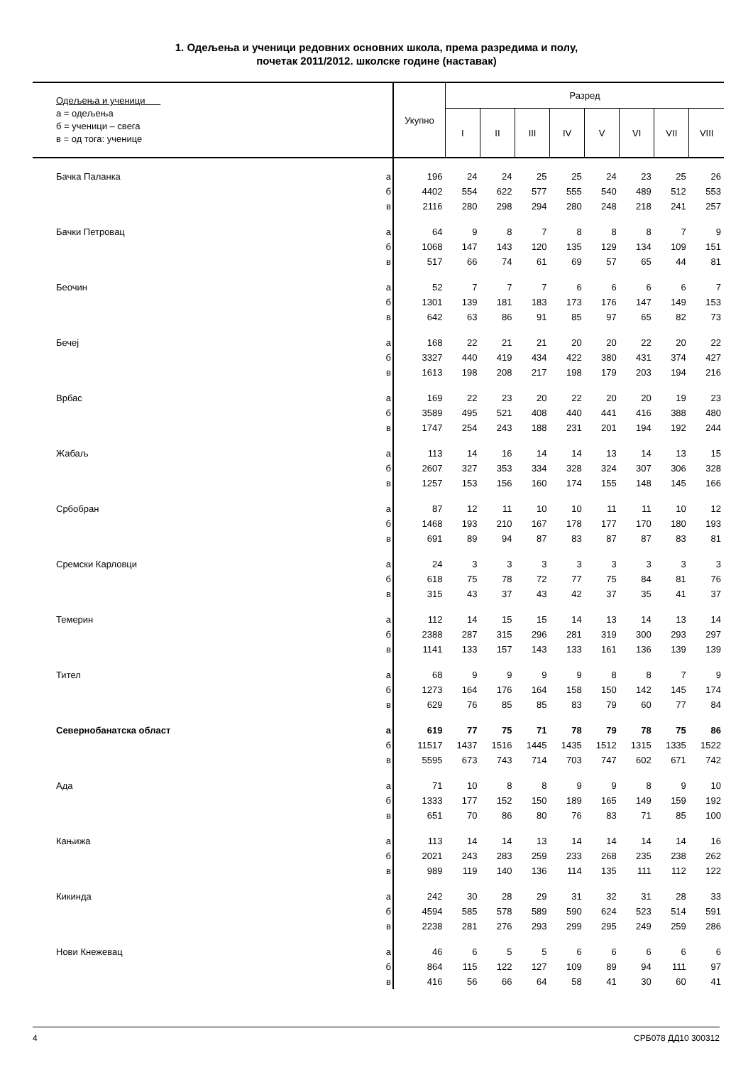1. Одељења и ученици редовних основних школа, према разредима и полу,
почетак 2011/2012. школске године (наставак)
| Одељења и ученици а = одељења б = ученици – свега в = од тога: ученице | | Укупно | Разред | | | | | | | |
| --- | --- | --- | --- | --- | --- | --- | --- | --- | --- | --- |
| | | | I | II | III | IV | V | VI | VII | VIII |
| Бачка Паланка | а | 196 | 24 | 24 | 25 | 25 | 24 | 23 | 25 | 26 |
| | б | 4402 | 554 | 622 | 577 | 555 | 540 | 489 | 512 | 553 |
| | в | 2116 | 280 | 298 | 294 | 280 | 248 | 218 | 241 | 257 |
| Бачки Петровац | а | 64 | 9 | 8 | 7 | 8 | 8 | 8 | 7 | 9 |
| | б | 1068 | 147 | 143 | 120 | 135 | 129 | 134 | 109 | 151 |
| | в | 517 | 66 | 74 | 61 | 69 | 57 | 65 | 44 | 81 |
| Беочин | а | 52 | 7 | 7 | 7 | 6 | 6 | 6 | 6 | 7 |
| | б | 1301 | 139 | 181 | 183 | 173 | 176 | 147 | 149 | 153 |
| | в | 642 | 63 | 86 | 91 | 85 | 97 | 65 | 82 | 73 |
| Бечеј | а | 168 | 22 | 21 | 21 | 20 | 20 | 22 | 20 | 22 |
| | б | 3327 | 440 | 419 | 434 | 422 | 380 | 431 | 374 | 427 |
| | в | 1613 | 198 | 208 | 217 | 198 | 179 | 203 | 194 | 216 |
| Врбас | а | 169 | 22 | 23 | 20 | 22 | 20 | 20 | 19 | 23 |
| | б | 3589 | 495 | 521 | 408 | 440 | 441 | 416 | 388 | 480 |
| | в | 1747 | 254 | 243 | 188 | 231 | 201 | 194 | 192 | 244 |
| Жабаљ | а | 113 | 14 | 16 | 14 | 14 | 13 | 14 | 13 | 15 |
| | б | 2607 | 327 | 353 | 334 | 328 | 324 | 307 | 306 | 328 |
| | в | 1257 | 153 | 156 | 160 | 174 | 155 | 148 | 145 | 166 |
| Србобран | а | 87 | 12 | 11 | 10 | 10 | 11 | 11 | 10 | 12 |
| | б | 1468 | 193 | 210 | 167 | 178 | 177 | 170 | 180 | 193 |
| | в | 691 | 89 | 94 | 87 | 83 | 87 | 87 | 83 | 81 |
| Сремски Карловци | а | 24 | 3 | 3 | 3 | 3 | 3 | 3 | 3 | 3 |
| | б | 618 | 75 | 78 | 72 | 77 | 75 | 84 | 81 | 76 |
| | в | 315 | 43 | 37 | 43 | 42 | 37 | 35 | 41 | 37 |
| Темерин | а | 112 | 14 | 15 | 15 | 14 | 13 | 14 | 13 | 14 |
| | б | 2388 | 287 | 315 | 296 | 281 | 319 | 300 | 293 | 297 |
| | в | 1141 | 133 | 157 | 143 | 133 | 161 | 136 | 139 | 139 |
| Тител | а | 68 | 9 | 9 | 9 | 9 | 8 | 8 | 7 | 9 |
| | б | 1273 | 164 | 176 | 164 | 158 | 150 | 142 | 145 | 174 |
| | в | 629 | 76 | 85 | 85 | 83 | 79 | 60 | 77 | 84 |
| Севернобанатска област | а | 619 | 77 | 75 | 71 | 78 | 79 | 78 | 75 | 86 |
| | б | 11517 | 1437 | 1516 | 1445 | 1435 | 1512 | 1315 | 1335 | 1522 |
| | в | 5595 | 673 | 743 | 714 | 703 | 747 | 602 | 671 | 742 |
| Ада | а | 71 | 10 | 8 | 8 | 9 | 9 | 8 | 9 | 10 |
| | б | 1333 | 177 | 152 | 150 | 189 | 165 | 149 | 159 | 192 |
| | в | 651 | 70 | 86 | 80 | 76 | 83 | 71 | 85 | 100 |
| Кањижа | а | 113 | 14 | 14 | 13 | 14 | 14 | 14 | 14 | 16 |
| | б | 2021 | 243 | 283 | 259 | 233 | 268 | 235 | 238 | 262 |
| | в | 989 | 119 | 140 | 136 | 114 | 135 | 111 | 112 | 122 |
| Кикинда | а | 242 | 30 | 28 | 29 | 31 | 32 | 31 | 28 | 33 |
| | б | 4594 | 585 | 578 | 589 | 590 | 624 | 523 | 514 | 591 |
| | в | 2238 | 281 | 276 | 293 | 299 | 295 | 249 | 259 | 286 |
| Нови Кнежевац | а | 46 | 6 | 5 | 5 | 6 | 6 | 6 | 6 | 6 |
| | б | 864 | 115 | 122 | 127 | 109 | 89 | 94 | 111 | 97 |
| | в | 416 | 56 | 66 | 64 | 58 | 41 | 30 | 60 | 41 |
4 СРБ078 ДД10 300312